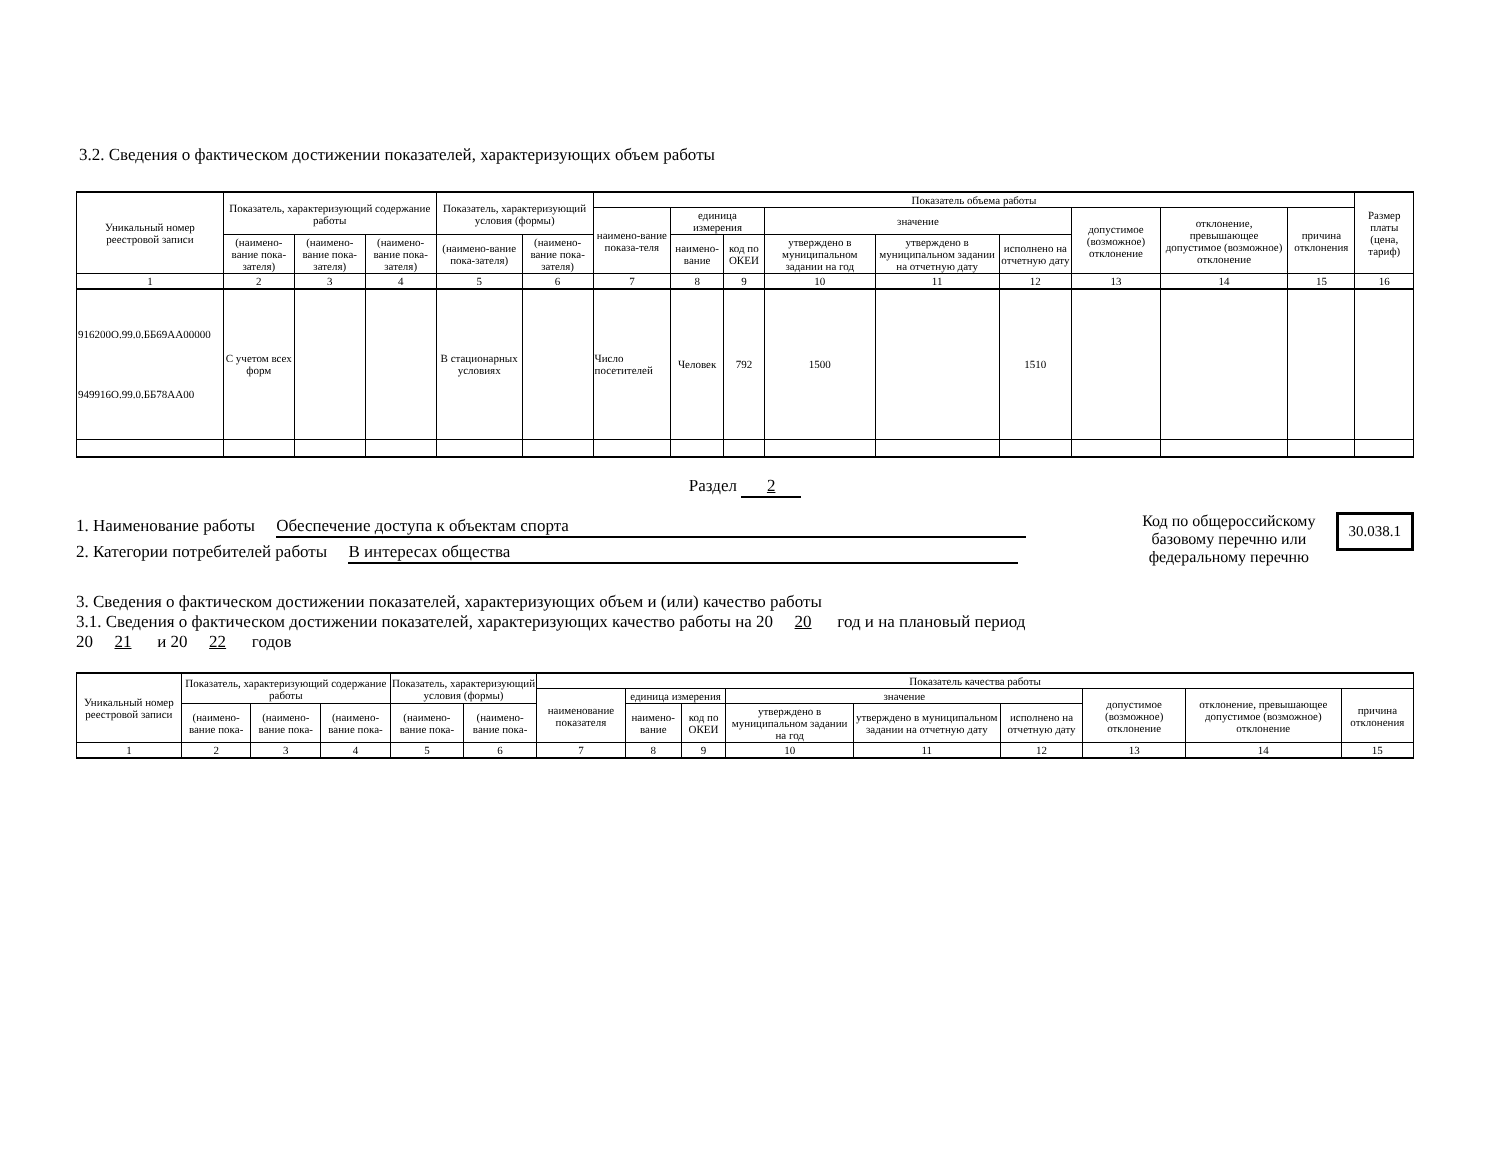3.2. Сведения о фактическом достижении показателей, характеризующих объем работы
| Уникальный номер реестровой записи | Показатель, характеризующий содержание работы | | | Показатель, характеризующий условия (формы) | | Показатель объема работы | | | | | | | | | Размер платы (цена, тариф) |
| --- | --- | --- | --- | --- | --- | --- | --- | --- | --- | --- | --- | --- | --- | --- | --- |
| | | | | | | наимено-вание показа-теля | единица измерения | | значение | | | допустимое (возможное) отклонение | отклонение, превышающее допустимое (возможное) отклонение | причина отклонения | |
| | (наимено-вание пока-зателя) | (наимено-вание пока-зателя) | (наимено-вание пока-зателя) | (наимено-вание пока-зателя) | (наимено-вание пока-зателя) | | наимено-вание | код по ОКЕИ | утверждено в муниципальном задании на год | утверждено в муниципальном задании на отчетную дату | исполнено на отчетную дату | | | | |
| 1 | 2 | 3 | 4 | 5 | 6 | 7 | 8 | 9 | 10 | 11 | 12 | 13 | 14 | 15 | 16 |
| 916200О.99.0.ББ69АА00000 949916О.99.0.ББ78АА00 | С учетом всех форм | | | В стационарных условиях | | Число посетителей | Человек | 792 | 1500 | | 1510 | | | | |
Раздел 2
1. Наименование работы Обеспечение доступа к объектам спорта
2. Категории потребителей работы В интересах общества
Код по общероссийскому
базовому перечню или
федеральному перечню
30.038.1
3. Сведения о фактическом достижении показателей, характеризующих объем и (или) качество работы
3.1. Сведения о фактическом достижении показателей, характеризующих качество работы на 20 20 год и на плановый период
20 21 и 20 22 годов
| Уникальный номер реестровой записи | Показатель, характеризующий содержание работы | | | Показатель, характеризующий условия (формы) | | Показатель качества работы | | | | | | | | |
| --- | --- | --- | --- | --- | --- | --- | --- | --- | --- | --- | --- | --- | --- | --- |
| | | | | | | наименование показателя | единица измерения | | значение | | | допустимое (возможное) отклонение | отклонение, превышающее допустимое (возможное) отклонение | причина отклонения |
| | (наимено-вание пока- | (наимено-вание пока- | (наимено-вание пока- | (наимено-вание пока- | (наимено-вание пока- | | наимено-вание | код по ОКЕИ | утверждено в муниципальном задании на год | утверждено в муниципальном задании на отчетную дату | исполнено на отчетную дату | | | |
| 1 | 2 | 3 | 4 | 5 | 6 | 7 | 8 | 9 | 10 | 11 | 12 | 13 | 14 | 15 |